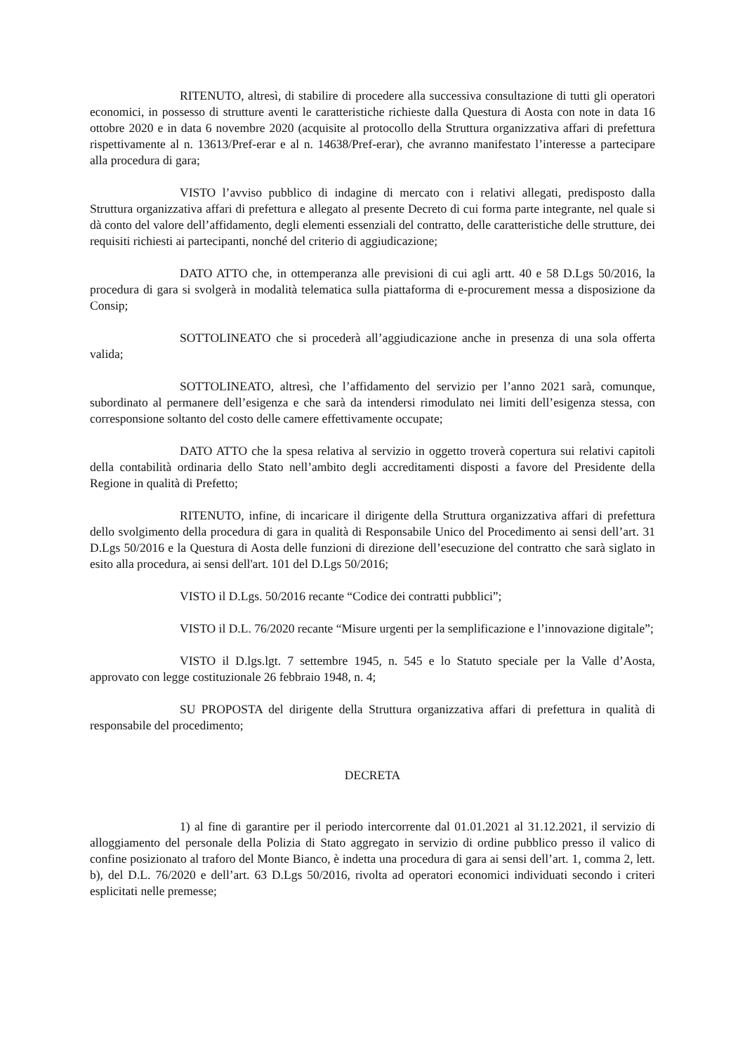RITENUTO, altresì, di stabilire di procedere alla successiva consultazione di tutti gli operatori economici, in possesso di strutture aventi le caratteristiche richieste dalla Questura di Aosta con note in data 16 ottobre 2020 e in data 6 novembre 2020 (acquisite al protocollo della Struttura organizzativa affari di prefettura rispettivamente al n. 13613/Pref-erar e al n. 14638/Pref-erar), che avranno manifestato l’interesse a partecipare alla procedura di gara;
VISTO l’avviso pubblico di indagine di mercato con i relativi allegati, predisposto dalla Struttura organizzativa affari di prefettura e allegato al presente Decreto di cui forma parte integrante, nel quale si dà conto del valore dell’affidamento, degli elementi essenziali del contratto, delle caratteristiche delle strutture, dei requisiti richiesti ai partecipanti, nonché del criterio di aggiudicazione;
DATO ATTO che, in ottemperanza alle previsioni di cui agli artt. 40 e 58 D.Lgs 50/2016, la procedura di gara si svolgerà in modalità telematica sulla piattaforma di e-procurement messa a disposizione da Consip;
SOTTOLINEATO che si procederà all’aggiudicazione anche in presenza di una sola offerta valida;
SOTTOLINEATO, altresì, che l’affidamento del servizio per l’anno 2021 sarà, comunque, subordinato al permanere dell’esigenza e che sarà da intendersi rimodulato nei limiti dell’esigenza stessa, con corresponsione soltanto del costo delle camere effettivamente occupate;
DATO ATTO che la spesa relativa al servizio in oggetto troverà copertura sui relativi capitoli della contabilità ordinaria dello Stato nell’ambito degli accreditamenti disposti a favore del Presidente della Regione in qualità di Prefetto;
RITENUTO, infine, di incaricare il dirigente della Struttura organizzativa affari di prefettura dello svolgimento della procedura di gara in qualità di Responsabile Unico del Procedimento ai sensi dell’art. 31 D.Lgs 50/2016 e la Questura di Aosta delle funzioni di direzione dell’esecuzione del contratto che sarà siglato in esito alla procedura, ai sensi dell'art. 101 del D.Lgs 50/2016;
VISTO il D.Lgs. 50/2016 recante “Codice dei contratti pubblici”;
VISTO il D.L. 76/2020 recante “Misure urgenti per la semplificazione e l’innovazione digitale”;
VISTO il D.lgs.lgt. 7 settembre 1945, n. 545 e lo Statuto speciale per la Valle d’Aosta, approvato con legge costituzionale 26 febbraio 1948, n. 4;
SU PROPOSTA del dirigente della Struttura organizzativa affari di prefettura in qualità di responsabile del procedimento;
DECRETA
1) al fine di garantire per il periodo intercorrente dal 01.01.2021 al 31.12.2021, il servizio di alloggiamento del personale della Polizia di Stato aggregato in servizio di ordine pubblico presso il valico di confine posizionato al traforo del Monte Bianco, è indetta una procedura di gara ai sensi dell’art. 1, comma 2, lett. b), del D.L. 76/2020 e dell’art. 63 D.Lgs 50/2016, rivolta ad operatori economici individuati secondo i criteri esplicitati nelle premesse;